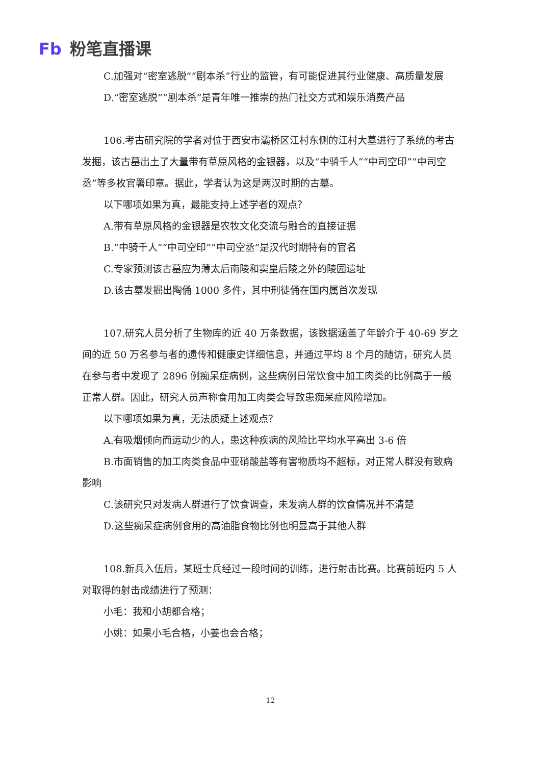Fb 粉笔直播课
C.加强对“密室逃脱”“剧本杀”行业的监管，有可能促进其行业健康、高质量发展
D.“密室逃脱”“剧本杀”是青年唯一推崇的热门社交方式和娱乐消费产品
106.考古研究院的学者对位于西安市灞桥区江村东侧的江村大墓进行了系统的考古发掘，该古墓出土了大量带有草原风格的金银器，以及“中骑千人”“中司空印”“中司空丞”等多枚官署印章。据此，学者认为这是两汉时期的古墓。
以下哪项如果为真，最能支持上述学者的观点？
A.带有草原风格的金银器是农牧文化交流与融合的直接证据
B.“中骑千人”“中司空印”“中司空丞”是汉代时期特有的官名
C.专家预测该古墓应为薄太后南陵和窦皇后陵之外的陵园遗址
D.该古墓发掘出陶俑 1000 多件，其中刑徒俑在国内属首次发现
107.研究人员分析了生物库的近 40 万条数据，该数据涵盖了年龄介于 40-69 岁之间的近 50 万名参与者的遗传和健康史详细信息，并通过平均 8 个月的随访，研究人员在参与者中发现了 2896 例痴呆症病例，这些病例日常饮食中加工肉类的比例高于一般正常人群。因此，研究人员声称食用加工肉类会导致患痴呆症风险增加。
以下哪项如果为真，无法质疑上述观点？
A.有吸烟倾向而运动少的人，患这种疾病的风险比平均水平高出 3-6 倍
B.市面销售的加工肉类食品中亚硝酸盐等有害物质均不超标，对正常人群没有致病影响
C.该研究只对发病人群进行了饮食调查，未发病人群的饮食情况并不清楚
D.这些痴呆症病例食用的高油脂食物比例也明显高于其他人群
108.新兵入伍后，某班士兵经过一段时间的训练，进行射击比赛。比赛前班内 5 人对取得的射击成绩进行了预测：
小毛：我和小胡都合格；
小姚：如果小毛合格，小姜也会合格；
12